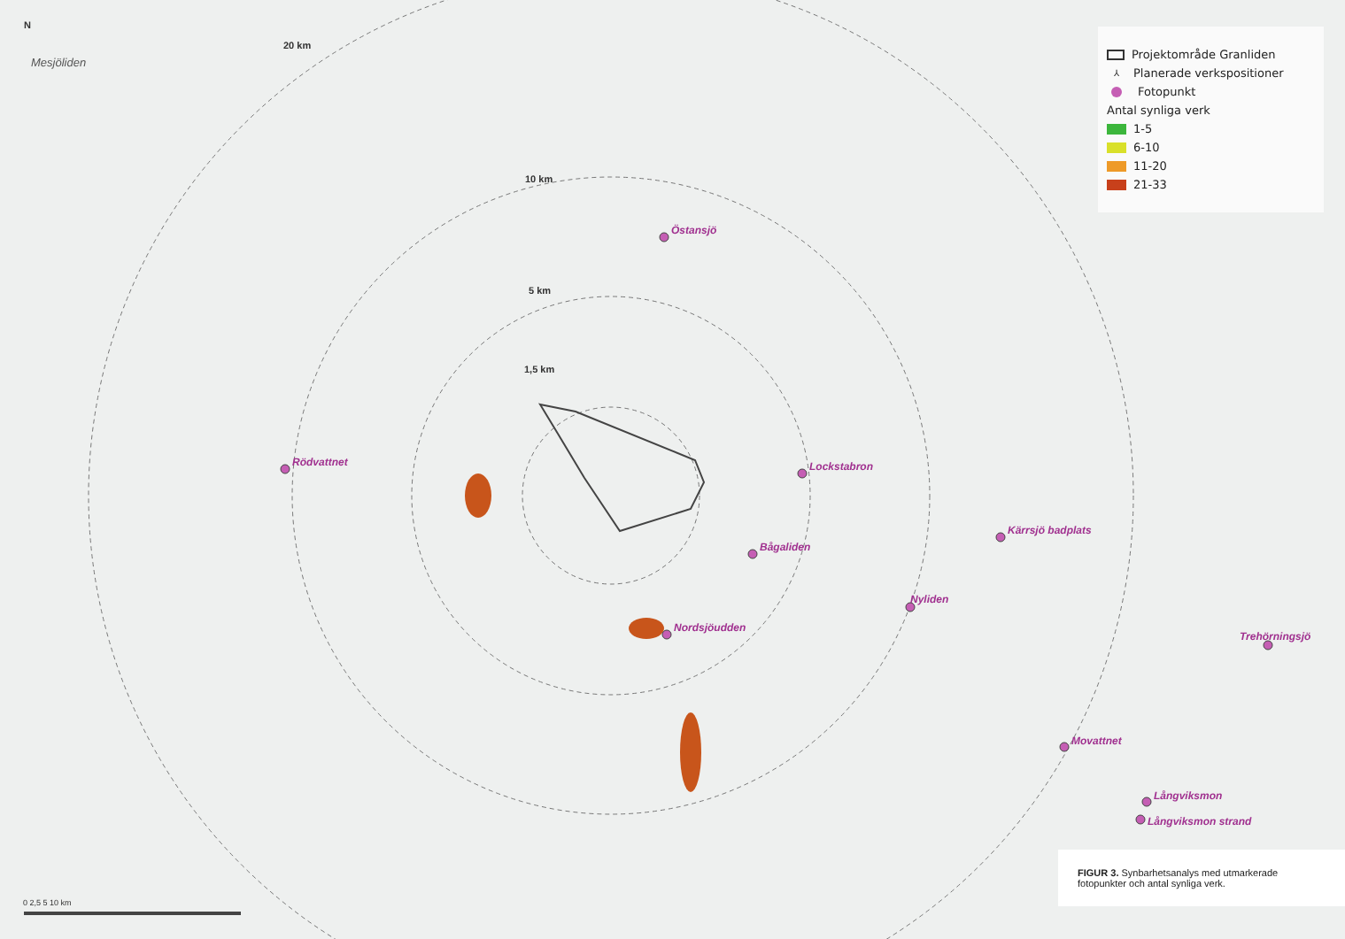20 km
10 km
5 km
1,5 km
N
Mesjöliden
Östansjö
Rödvattnet Lockstabron
Kärrsjö badplats
Bågaliden
Nyliden
Nordsjöudden
Trehörningsjö
Movattnet
Långviksmon
Långviksmon strand
0 2,5 5 10 km
Projektområde Granliden
⅄ Planerade verkspositioner
Fotopunkt
Antal synliga verk
1-5
6-10
11-20
21-33
FIGUR 3. Synbarhetsanalys med utmarkerade fotopunkter och antal synliga verk.